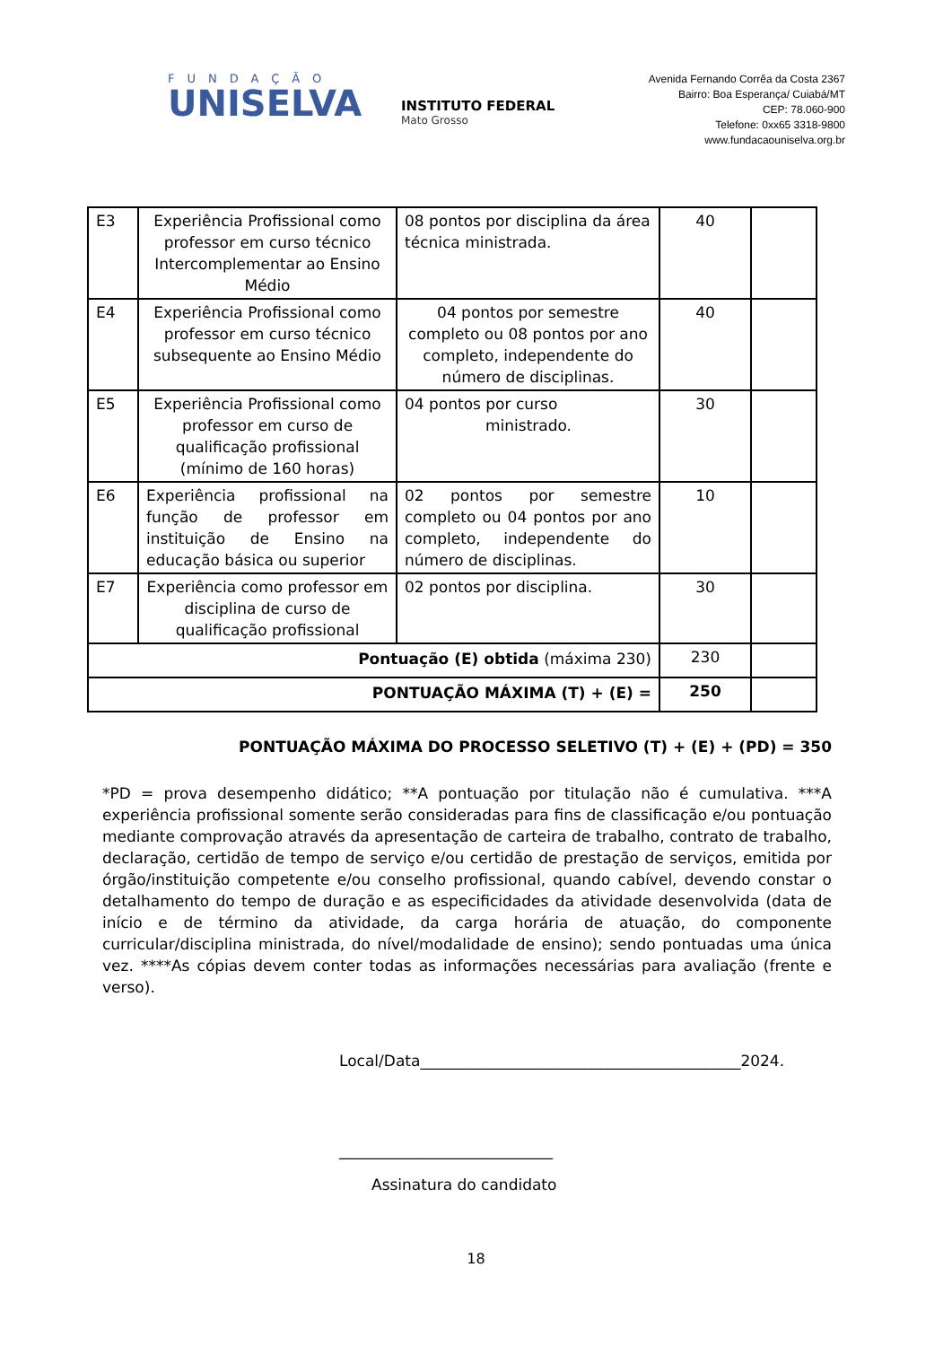FUNDAÇÃO
UNISELVA
INSTITUTO FEDERAL
Mato Grosso
Avenida Fernando Corrêa da Costa 2367
Bairro: Boa Esperança/ Cuiabá/MT
CEP: 78.060-900
Telefone: 0xx65 3318-9800
www.fundacaouniselva.org.br
| E3 | Experiência Profissional como professor em curso técnico Intercomplementar ao Ensino Médio | 08 pontos por disciplina da área técnica ministrada. | 40 | |
| E4 | Experiência Profissional como professor em curso técnico subsequente ao Ensino Médio | 04 pontos por semestre completo ou 08 pontos por ano completo, independente do número de disciplinas. | 40 | |
| E5 | Experiência Profissional como professor em curso de qualificação profissional (mínimo de 160 horas) | 04 pontos por curso ministrado. | 30 | |
| E6 | Experiência profissional na função de professor em instituição de Ensino na educação básica ou superior | 02 pontos por semestre completo ou 04 pontos por ano completo, independente do número de disciplinas. | 10 | |
| E7 | Experiência como professor em disciplina de curso de qualificação profissional | 02 pontos por disciplina. | 30 | |
| Pontuação (E) obtida (máxima 230) | | | 230 | |
| PONTUAÇÃO MÁXIMA (T) + (E) = | | | 250 | |
PONTUAÇÃO MÁXIMA DO PROCESSO SELETIVO (T) + (E) + (PD) = 350
*PD = prova desempenho didático; **A pontuação por titulação não é cumulativa. ***A experiência profissional somente serão consideradas para fins de classificação e/ou pontuação mediante comprovação através da apresentação de carteira de trabalho, contrato de trabalho, declaração, certidão de tempo de serviço e/ou certidão de prestação de serviços, emitida por órgão/instituição competente e/ou conselho profissional, quando cabível, devendo constar o detalhamento do tempo de duração e as especificidades da atividade desenvolvida (data de início e de término da atividade, da carga horária de atuação, do componente curricular/disciplina ministrada, do nível/modalidade de ensino); sendo pontuadas uma única vez. ****As cópias devem conter todas as informações necessárias para avaliação (frente e verso).
Local/Data__________________________________________2024.
____________________________
Assinatura do candidato
18